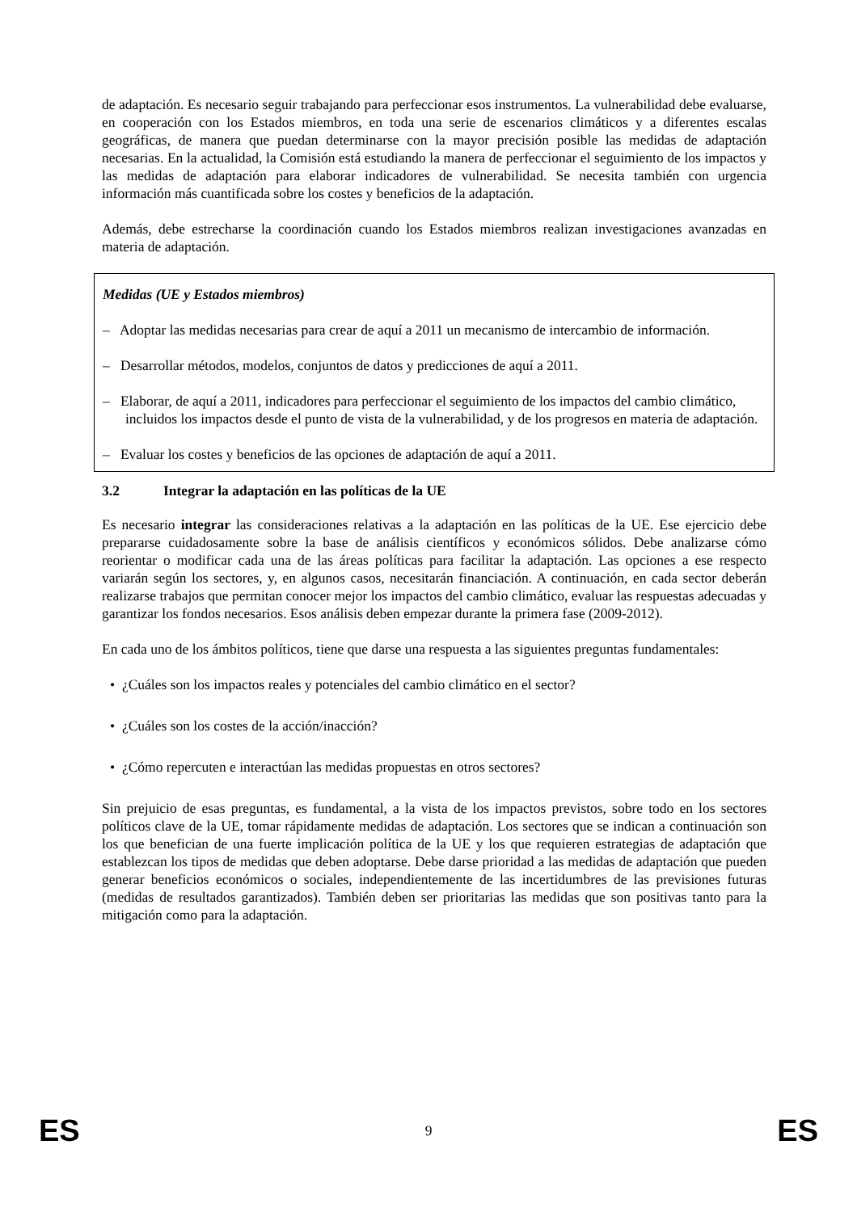de adaptación. Es necesario seguir trabajando para perfeccionar esos instrumentos. La vulnerabilidad debe evaluarse, en cooperación con los Estados miembros, en toda una serie de escenarios climáticos y a diferentes escalas geográficas, de manera que puedan determinarse con la mayor precisión posible las medidas de adaptación necesarias. En la actualidad, la Comisión está estudiando la manera de perfeccionar el seguimiento de los impactos y las medidas de adaptación para elaborar indicadores de vulnerabilidad. Se necesita también con urgencia información más cuantificada sobre los costes y beneficios de la adaptación.
Además, debe estrecharse la coordinación cuando los Estados miembros realizan investigaciones avanzadas en materia de adaptación.
Medidas (UE y Estados miembros)
– Adoptar las medidas necesarias para crear de aquí a 2011 un mecanismo de intercambio de información.
– Desarrollar métodos, modelos, conjuntos de datos y predicciones de aquí a 2011.
– Elaborar, de aquí a 2011, indicadores para perfeccionar el seguimiento de los impactos del cambio climático, incluidos los impactos desde el punto de vista de la vulnerabilidad, y de los progresos en materia de adaptación.
– Evaluar los costes y beneficios de las opciones de adaptación de aquí a 2011.
3.2 Integrar la adaptación en las políticas de la UE
Es necesario integrar las consideraciones relativas a la adaptación en las políticas de la UE. Ese ejercicio debe prepararse cuidadosamente sobre la base de análisis científicos y económicos sólidos. Debe analizarse cómo reorientar o modificar cada una de las áreas políticas para facilitar la adaptación. Las opciones a ese respecto variarán según los sectores, y, en algunos casos, necesitarán financiación. A continuación, en cada sector deberán realizarse trabajos que permitan conocer mejor los impactos del cambio climático, evaluar las respuestas adecuadas y garantizar los fondos necesarios. Esos análisis deben empezar durante la primera fase (2009-2012).
En cada uno de los ámbitos políticos, tiene que darse una respuesta a las siguientes preguntas fundamentales:
• ¿Cuáles son los impactos reales y potenciales del cambio climático en el sector?
• ¿Cuáles son los costes de la acción/inacción?
• ¿Cómo repercuten e interactúan las medidas propuestas en otros sectores?
Sin prejuicio de esas preguntas, es fundamental, a la vista de los impactos previstos, sobre todo en los sectores políticos clave de la UE, tomar rápidamente medidas de adaptación. Los sectores que se indican a continuación son los que benefician de una fuerte implicación política de la UE y los que requieren estrategias de adaptación que establezcan los tipos de medidas que deben adoptarse. Debe darse prioridad a las medidas de adaptación que pueden generar beneficios económicos o sociales, independientemente de las incertidumbres de las previsiones futuras (medidas de resultados garantizados). También deben ser prioritarias las medidas que son positivas tanto para la mitigación como para la adaptación.
ES 9 ES